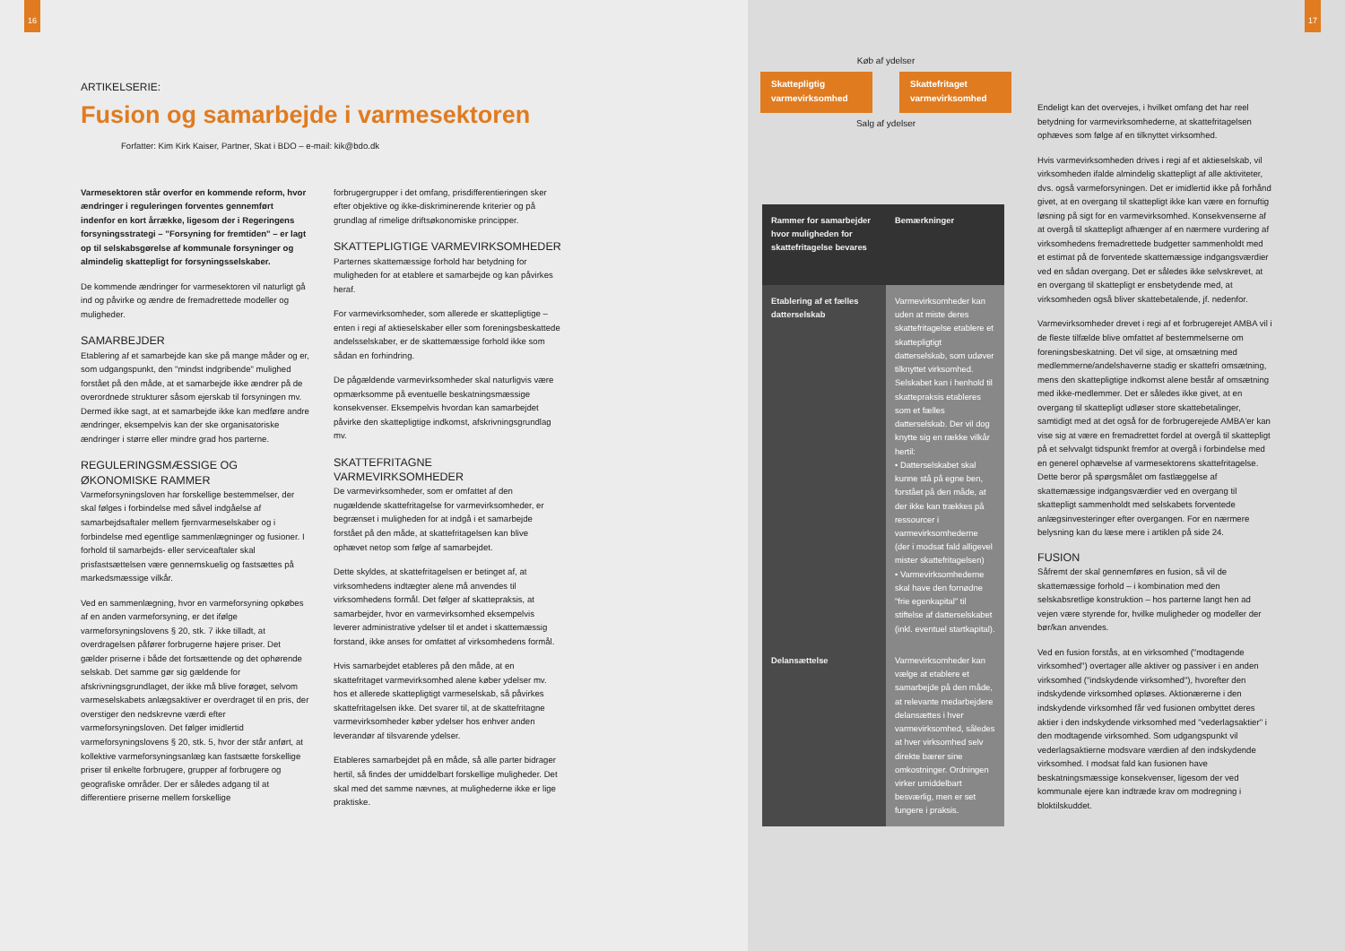16
ARTIKELSERIE:
Fusion og samarbejde i varmesektoren
Forfatter: Kim Kirk Kaiser, Partner, Skat i BDO – e-mail: kik@bdo.dk
Varmesektoren står overfor en kommende reform, hvor ændringer i reguleringen forventes gennemført indenfor en kort årrække, ligesom der i Regeringens forsyningsstrategi – "Forsyning for fremtiden" – er lagt op til selskabsgørelse af kommunale forsyninger og almindelig skattepligt for forsyningsselskaber.
De kommende ændringer for varmesektoren vil naturligt gå ind og påvirke og ændre de fremadrettede modeller og muligheder.
SAMARBEJDER
Etablering af et samarbejde kan ske på mange måder og er, som udgangspunkt, den "mindst indgribende" mulighed forstået på den måde, at et samarbejde ikke ændrer på de overordnede strukturer såsom ejerskab til forsyningen mv. Dermed ikke sagt, at et samarbejde ikke kan medføre andre ændringer, eksempelvis kan der ske organisatoriske ændringer i større eller mindre grad hos parterne.
REGULERINGSMÆSSIGE OG ØKONOMISKE RAMMER
Varmeforsyningsloven har forskellige bestemmelser, der skal følges i forbindelse med såvel indgåelse af samarbejdsaftaler mellem fjernvarmeselskaber og i forbindelse med egentlige sammenlægninger og fusioner. I forhold til samarbejds- eller serviceaftaler skal prisfastsættelsen være gennemskuelig og fastsættes på markedsmæssige vilkår.
Ved en sammenlægning, hvor en varmeforsyning opkøbes af en anden varmeforsyning, er det ifølge varmeforsyningslovens § 20, stk. 7 ikke tilladt, at overdragelsen påfører forbrugerne højere priser. Det gælder priserne i både det fortsættende og det ophørende selskab. Det samme gør sig gældende for afskrivningsgrundlaget, der ikke må blive forøget, selvom varmeselskabets anlægsaktiver er overdraget til en pris, der overstiger den nedskrevne værdi efter varmeforsyningsloven. Det følger imidlertid varmeforsyningslovens § 20, stk. 5, hvor der står anført, at kollektive varmeforsyningsanlæg kan fastsætte forskellige priser til enkelte forbrugere, grupper af forbrugere og geografiske områder. Der er således adgang til at differentiere priserne mellem forskellige
forbrugergrupper i det omfang, prisdifferentieringen sker efter objektive og ikke-diskriminerende kriterier og på grundlag af rimelige driftsøkonomiske principper.
SKATTEPLIGTIGE VARMEVIRKSOMHEDER
Parternes skattemæssige forhold har betydning for muligheden for at etablere et samarbejde og kan påvirkes heraf.
For varmevirksomheder, som allerede er skattepligtige – enten i regi af aktieselskaber eller som foreningsbeskattede andelsselskaber, er de skattemæssige forhold ikke som sådan en forhindring.
De pågældende varmevirksomheder skal naturligvis være opmærksomme på eventuelle beskatningsmæssige konsekvenser. Eksempelvis hvordan kan samarbejdet påvirke den skattepligtige indkomst, afskrivningsgrundlag mv.
SKATTEFRITAGNE VARMEVIRKSOMHEDER
De varmevirksomheder, som er omfattet af den nugældende skattefritagelse for varmevirksomheder, er begrænset i muligheden for at indgå i et samarbejde forstået på den måde, at skattefritagelsen kan blive ophævet netop som følge af samarbejdet.
Dette skyldes, at skattefritagelsen er betinget af, at virksomhedens indtægter alene må anvendes til virksomhedens formål. Det følger af skattepraksis, at samarbejder, hvor en varmevirksomhed eksempelvis leverer administrative ydelser til et andet i skattemæssig forstand, ikke anses for omfattet af virksomhedens formål.
Hvis samarbejdet etableres på den måde, at en skattefritaget varmevirksomhed alene køber ydelser mv. hos et allerede skattepligtigt varmeselskab, så påvirkes skattefritagelsen ikke. Det svarer til, at de skattefritagne varmevirksomheder køber ydelser hos enhver anden leverandør af tilsvarende ydelser.
Etableres samarbejdet på en måde, så alle parter bidrager hertil, så findes der umiddelbart forskellige muligheder. Det skal med det samme nævnes, at mulighederne ikke er lige praktiske.
17
Køb af ydelser
Skattepligtig varmevirksomhed
Skattefritaget varmevirksomhed
Salg af ydelser
| Rammer for samarbejder hvor muligheden for skattefritagelse bevares | Bemærkninger |
| --- | --- |
| Etablering af et fælles datterselskab | Varmevirksomheder kan uden at miste deres skattefritagelse etablere et skattepligtigt datterselskab, som udøver tilknyttet virksomhed. Selskabet kan i henhold til skattepraksis etableres som et fælles datterselskab. Der vil dog knytte sig en række vilkår hertil: • Datterselskabet skal kunne stå på egne ben, forstået på den måde, at der ikke kan trækkes på ressourcer i varmevirksomhederne (der i modsat fald alligevel mister skattefritagelsen) • Varmevirksomhederne skal have den fornødne "frie egenkapital" til stiftelse af datterselskabet (inkl. eventuel startkapital). |
| Delansættelse | Varmevirksomheder kan vælge at etablere et samarbejde på den måde, at relevante medarbejdere delansættes i hver varmevirksomhed, således at hver virksomhed selv direkte bærer sine omkostninger. Ordningen virker umiddelbart besværlig, men er set fungere i praksis. |
Endeligt kan det overvejes, i hvilket omfang det har reel betydning for varmevirksomhederne, at skattefritagelsen ophæves som følge af en tilknyttet virksomhed.
Hvis varmevirksomheden drives i regi af et aktieselskab, vil virksomheden ifalde almindelig skattepligt af alle aktiviteter, dvs. også varmeforsyningen. Det er imidlertid ikke på forhånd givet, at en overgang til skattepligt ikke kan være en fornuftig løsning på sigt for en varmevirksomhed. Konsekvenserne af at overgå til skattepligt afhænger af en nærmere vurdering af virksomhedens fremadrettede budgetter sammenholdt med et estimat på de forventede skattemæssige indgangsværdier ved en sådan overgang. Det er således ikke selvskrevet, at en overgang til skattepligt er ensbetydende med, at virksomheden også bliver skattebetalende, jf. nedenfor.
Varmevirksomheder drevet i regi af et forbrugerejet AMBA vil i de fleste tilfælde blive omfattet af bestemmelserne om foreningsbeskatning. Det vil sige, at omsætning med medlemmerne/andelshaverne stadig er skattefri omsætning, mens den skattepligtige indkomst alene består af omsætning med ikke-medlemmer. Det er således ikke givet, at en overgang til skattepligt udløser store skattebetalinger, samtidigt med at det også for de forbrugerejede AMBA'er kan vise sig at være en fremadrettet fordel at overgå til skattepligt på et selvvalgt tidspunkt fremfor at overgå i forbindelse med en generel ophævelse af varmesektorens skattefritagelse. Dette beror på spørgsmålet om fastlæggelse af skattemæssige indgangsværdier ved en overgang til skattepligt sammenholdt med selskabets forventede anlægsinvesteringer efter overgangen. For en nærmere belysning kan du læse mere i artiklen på side 24.
FUSION
Såfremt der skal gennemføres en fusion, så vil de skattemæssige forhold – i kombination med den selskabsretlige konstruktion – hos parterne langt hen ad vejen være styrende for, hvilke muligheder og modeller der bør/kan anvendes.
Ved en fusion forstås, at en virksomhed ("modtagende virksomhed") overtager alle aktiver og passiver i en anden virksomhed ("indskydende virksomhed"), hvorefter den indskydende virksomhed opløses. Aktionærerne i den indskydende virksomhed får ved fusionen ombyttet deres aktier i den indskydende virksomhed med "vederlagsaktier" i den modtagende virksomhed. Som udgangspunkt vil vederlagsaktierne modsvare værdien af den indskydende virksomhed. I modsat fald kan fusionen have beskatningsmæssige konsekvenser, ligesom der ved kommunale ejere kan indtræde krav om modregning i bloktilskuddet.